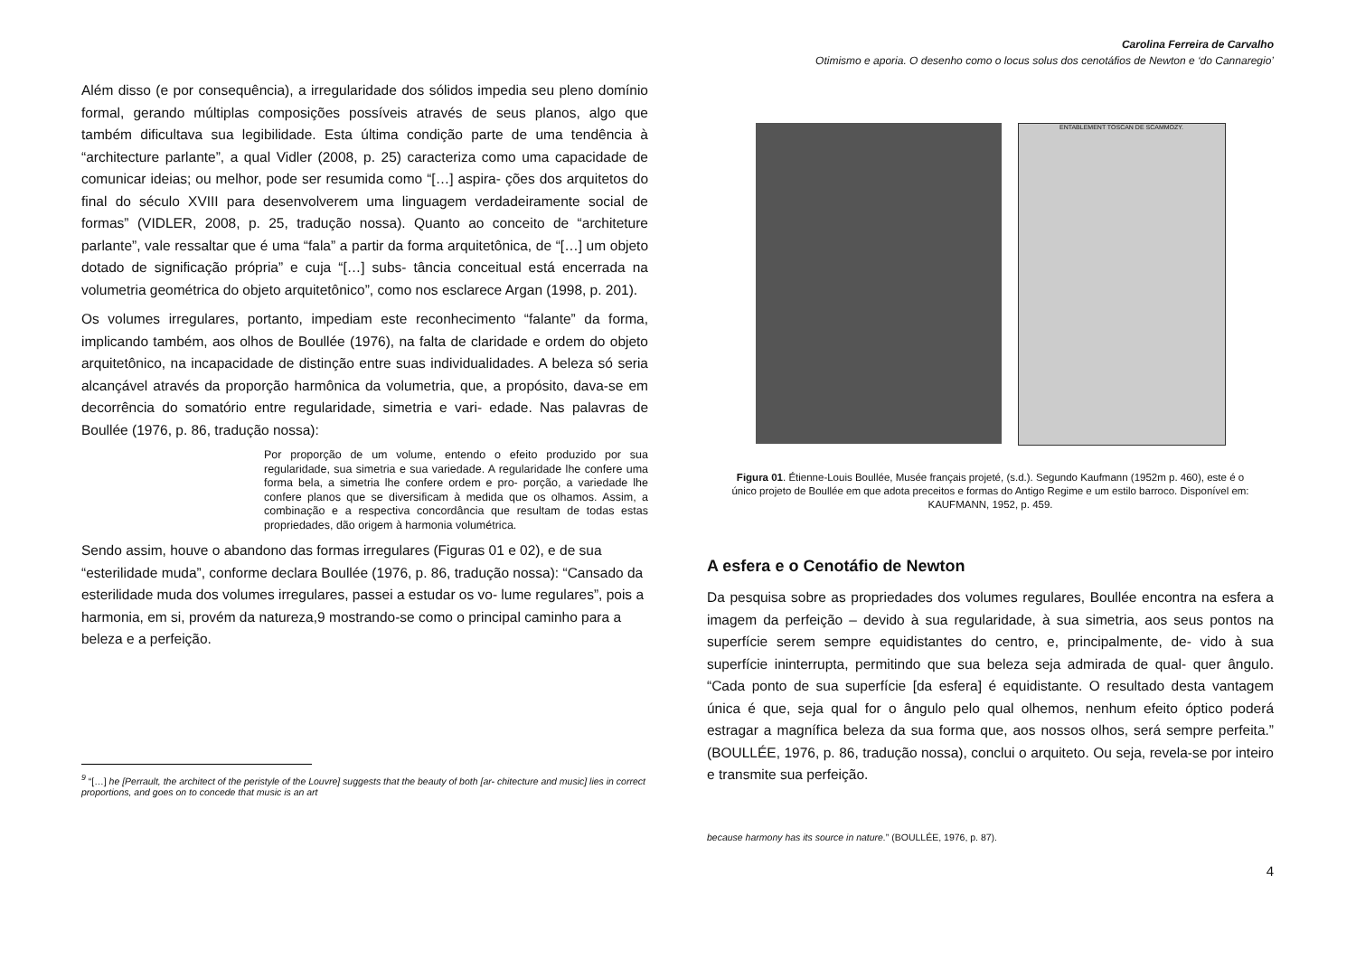Além disso (e por consequência), a irregularidade dos sólidos impedia seu pleno domínio formal, gerando múltiplas composições possíveis através de seus planos, algo que também dificultava sua legibilidade. Esta última condição parte de uma tendência à “architecture parlante”, a qual Vidler (2008, p. 25) caracteriza como uma capacidade de comunicar ideias; ou melhor, pode ser resumida como “[…] aspira- ções dos arquitetos do final do século XVIII para desenvolverem uma linguagem verdadeiramente social de formas” (VIDLER, 2008, p. 25, tradução nossa). Quanto ao conceito de “architeture parlante”, vale ressaltar que é uma “fala” a partir da forma arquitetônica, de “[…] um objeto dotado de significação própria” e cuja “[…] subs- tância conceitual está encerrada na volumetria geométrica do objeto arquitetônico”, como nos esclarece Argan (1998, p. 201).
Os volumes irregulares, portanto, impediam este reconhecimento “falante” da forma, implicando também, aos olhos de Boullée (1976), na falta de claridade e ordem do objeto arquitetônico, na incapacidade de distinção entre suas individualidades. A beleza só seria alcançável através da proporção harmônica da volumetria, que, a propósito, dava-se em decorrência do somatório entre regularidade, simetria e vari- edade. Nas palavras de Boullée (1976, p. 86, tradução nossa):
Por proporção de um volume, entendo o efeito produzido por sua regularidade, sua simetria e sua variedade. A regularidade lhe confere uma forma bela, a simetria lhe confere ordem e pro- porção, a variedade lhe confere planos que se diversificam à medida que os olhamos. Assim, a combinação e a respectiva concordância que resultam de todas estas propriedades, dão origem à harmonia volumétrica.
Sendo assim, houve o abandono das formas irregulares (Figuras 01 e 02), e de sua “esterilidade muda”, conforme declara Boullée (1976, p. 86, tradução nossa): “Cansado da esterilidade muda dos volumes irregulares, passei a estudar os vo- lume regulares”, pois a harmonia, em si, provém da natureza,9 mostrando-se como o principal caminho para a beleza e a perfeição.
<sup>9</sup> “[…] he [Perrault, the architect of the peristyle of the Louvre] suggests that the beauty of both [ar- chitecture and music] lies in correct proportions, and goes on to concede that music is an art
Carolina Ferreira de Carvalho
Otimismo e aporia. O desenho como o locus solus dos cenotáfios de Newton e ‘do Cannaregio’
ENTABLEMENT TOSCAN DE SCAMMOZY.
Figura 01. Étienne-Louis Boullée, Musée français projeté, (s.d.). Segundo Kaufmann (1952m p. 460), este é o único projeto de Boullée em que adota preceitos e formas do Antigo Regime e um estilo barroco. Disponível em: KAUFMANN, 1952, p. 459.
A esfera e o Cenotáfio de Newton
Da pesquisa sobre as propriedades dos volumes regulares, Boullée encontra na esfera a imagem da perfeição – devido à sua regularidade, à sua simetria, aos seus pontos na superfície serem sempre equidistantes do centro, e, principalmente, de- vido à sua superfície ininterrupta, permitindo que sua beleza seja admirada de qual- quer ângulo. “Cada ponto de sua superfície [da esfera] é equidistante. O resultado desta vantagem única é que, seja qual for o ângulo pelo qual olhemos, nenhum efeito óptico poderá estragar a magnífica beleza da sua forma que, aos nossos olhos, será sempre perfeita.” (BOULLÉE, 1976, p. 86, tradução nossa), conclui o arquiteto. Ou seja, revela-se por inteiro e transmite sua perfeição.
because harmony has its source in nature.” (BOULLÉE, 1976, p. 87).
4